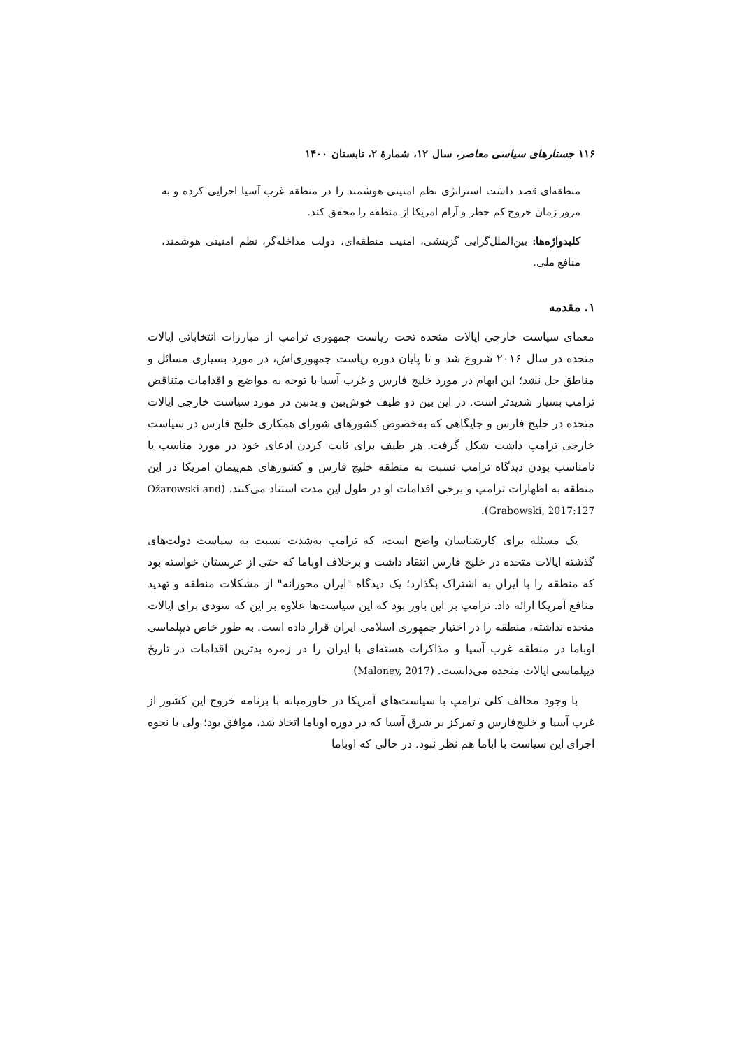۱۱۶ جستارهای سیاسی معاصر، سال ۱۲، شمارهٔ ۲، تابستان ۱۴۰۰
منطقه‌ای قصد داشت استراتژی نظم امنیتی هوشمند را در منطقه غرب آسیا اجرایی کرده و به مرور زمان خروج کم خطر و آرام امریکا از منطقه را محقق کند.
کلیدواژه‌ها: بین‌الملل‌گرایی گزینشی، امنیت منطقه‌ای، دولت مداخله‌گر، نظم امنیتی هوشمند، منافع ملی.
۱. مقدمه
معمای سیاست خارجی ایالات متحده تحت ریاست جمهوری ترامپ از مبارزات انتخاباتی ایالات متحده در سال ۲۰۱۶ شروع شد و تا پایان دوره ریاست جمهوری‌اش، در مورد بسیاری مسائل و مناطق حل نشد؛ این ابهام در مورد خلیج فارس و غرب آسیا با توجه به مواضع و اقدامات متناقض ترامپ بسیار شدیدتر است. در این بین دو طیف خوش‌بین و بدبین در مورد سیاست خارجی ایالات متحده در خلیج فارس و جایگاهی که به‌خصوص کشورهای شورای همکاری خلیج فارس در سیاست خارجی ترامپ داشت شکل گرفت. هر طیف برای ثابت کردن ادعای خود در مورد مناسب یا نامناسب بودن دیدگاه ترامپ نسبت به منطقه خلیج فارس و کشورهای هم‌پیمان امریکا در این منطقه به اظهارات ترامپ و برخی اقدامات او در طول این مدت استناد می‌کنند. (Ożarowski and Grabowski, 2017:127).
یک مسئله برای کارشناسان واضح است، که ترامپ به‌شدت نسبت به سیاست دولت‌های گذشته ایالات متحده در خلیج فارس انتقاد داشت و برخلاف اوباما که حتی از عربستان خواسته بود که منطقه را با ایران به اشتراک بگذارد؛ یک دیدگاه "ایران محورانه" از مشکلات منطقه و تهدید منافع آمریکا ارائه داد. ترامپ بر این باور بود که این سیاست‌ها علاوه بر این که سودی برای ایالات متحده نداشته، منطقه را در اختیار جمهوری اسلامی ایران قرار داده است. به طور خاص دیپلماسی اوباما در منطقه غرب آسیا و مذاکرات هسته‌ای با ایران را در زمره بدترین اقدامات در تاریخ دیپلماسی ایالات متحده می‌دانست. (Maloney, 2017)
با وجود مخالف کلی ترامپ با سیاست‌های آمریکا در خاورمیانه با برنامه خروج این کشور از غرب آسیا و خلیج‌فارس و تمرکز بر شرق آسیا که در دوره اوباما اتخاذ شد، موافق بود؛ ولی با نحوه اجرای این سیاست با اباما هم نظر نبود. در حالی که اوباما